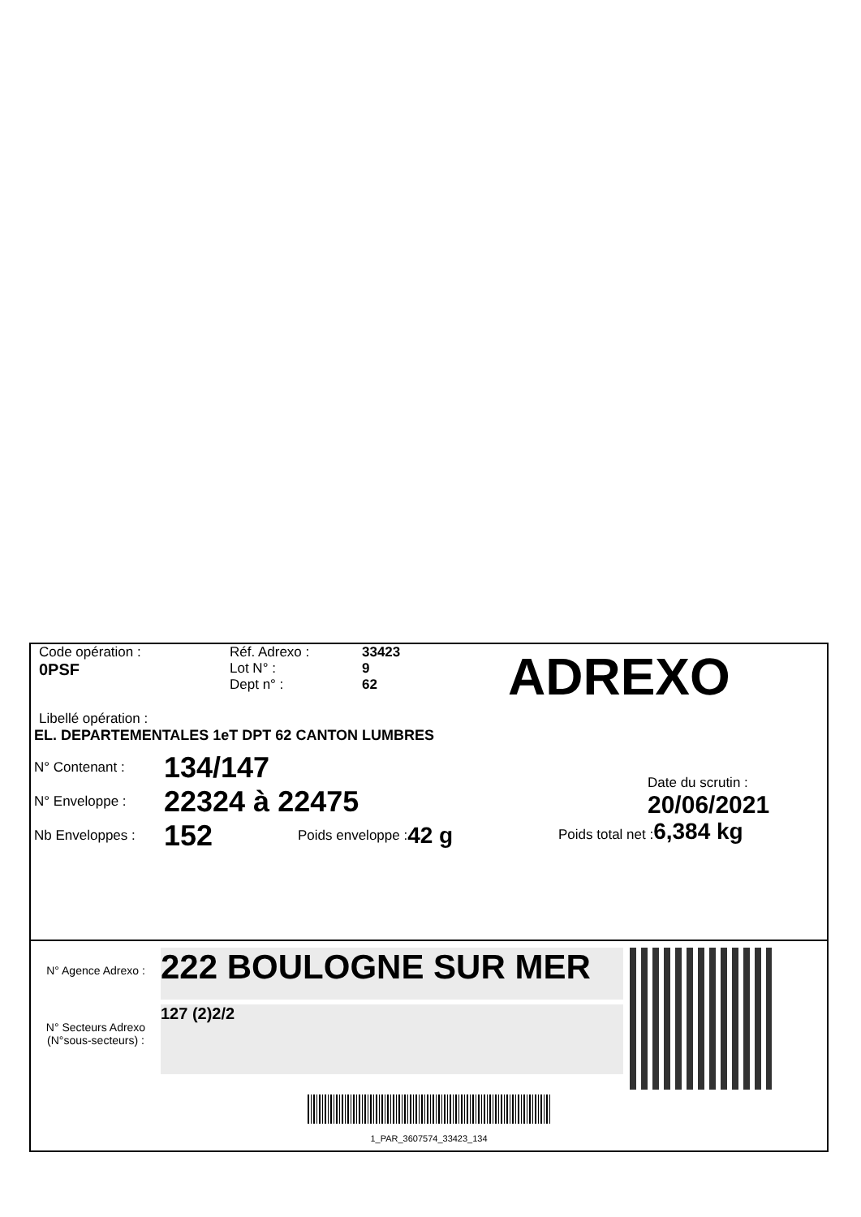Code opération :
0PSF
Réf. Adrexo :
Lot N° :
Dept n° :
33423
9
62
ADREXO
Libellé opération :
EL. DEPARTEMENTALES 1eT DPT 62 CANTON LUMBRES
N° Contenant :
134/147
N° Enveloppe :
22324 à 22475
Nb Enveloppes :
152
Poids enveloppe : 42 g
Date du scrutin :
20/06/2021
Poids total net : 6,384 kg
N° Agence Adrexo :
222 BOULOGNE SUR MER
N° Secteurs Adrexo
(N°sous-secteurs) :
127 (2)2/2
1_PAR_3607574_33423_134